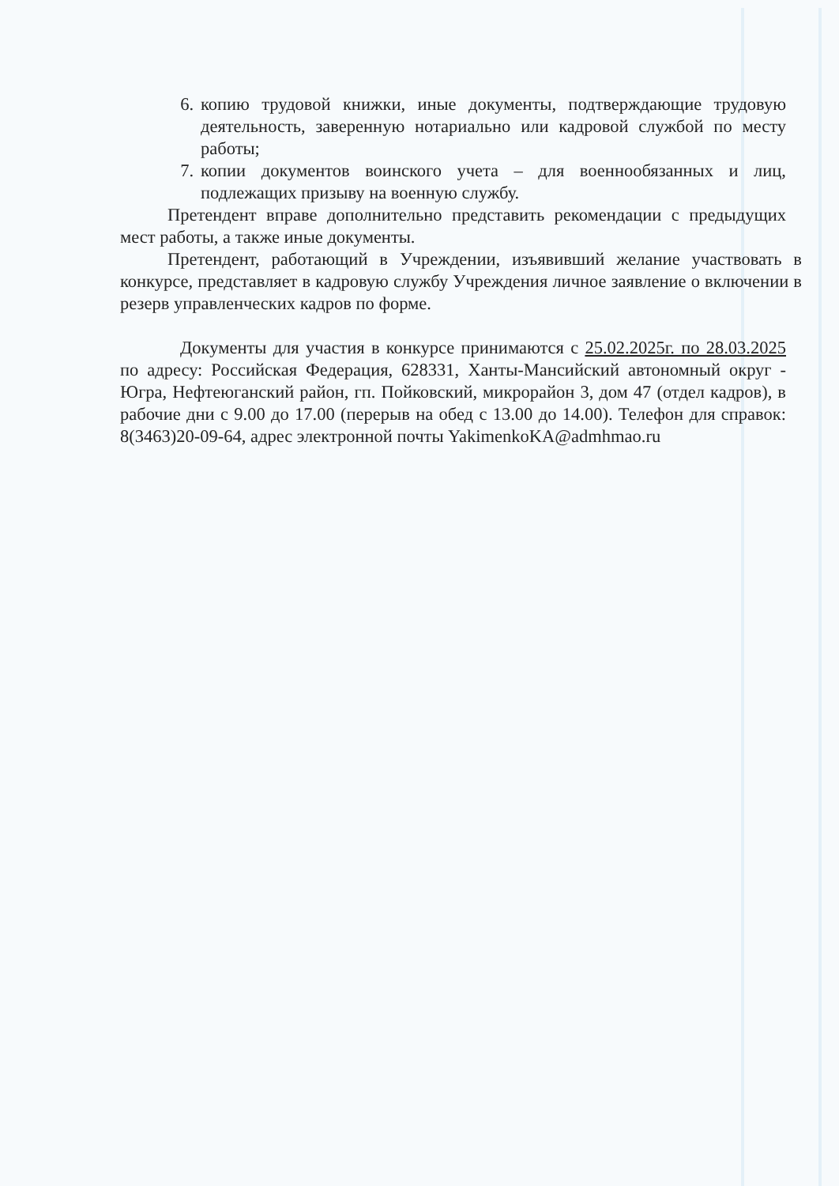6. копию трудовой книжки, иные документы, подтверждающие трудовую деятельность, заверенную нотариально или кадровой службой по месту работы;
7. копии документов воинского учета – для военнообязанных и лиц, подлежащих призыву на военную службу.
Претендент вправе дополнительно представить рекомендации с предыдущих мест работы, а также иные документы.
Претендент, работающий в Учреждении, изъявивший желание участвовать в конкурсе, представляет в кадровую службу Учреждения личное заявление о включении в резерв управленческих кадров по форме.
Документы для участия в конкурсе принимаются с 25.02.2025г. по 28.03.2025 по адресу: Российская Федерация, 628331, Ханты-Мансийский автономный округ - Югра, Нефтеюганский район, гп. Пойковский, микрорайон 3, дом 47 (отдел кадров), в рабочие дни с 9.00 до 17.00 (перерыв на обед с 13.00 до 14.00). Телефон для справок: 8(3463)20-09-64, адрес электронной почты YakimenkoKA@admhmao.ru